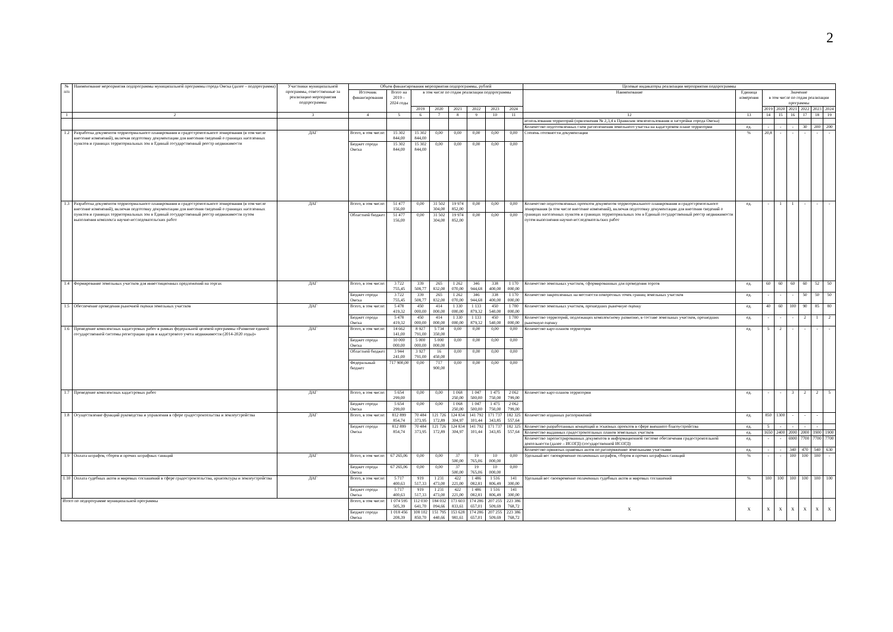2
| № п/п | Наименование мероприятия подпрограммы муниципальной программы города Омска (далее – подпрограмма) | Участники муниципальной программы, ответственные за реализацию мероприятия подпрограммы | Объем финансирования мероприятия подпрограммы, рублей | | | | | | | | Целевые индикаторы реализации мероприятия подпрограммы | | | | | | | |
| --- | --- | --- | --- | --- | --- | --- | --- | --- | --- | --- | --- | --- | --- | --- | --- | --- | --- | --- |
| | | | Источник финансирования | Всего на 2019 – 2024 годы | в том числе по годам реализации подпрограммы | | | | | | Наименование | Единица измерения | Значение в том числе по годам реализации программы | | | | | |
| | | | | | 2019 | 2020 | 2021 | 2022 | 2023 | 2024 | | | 2019 | 2020 | 2021 | 2022 | 2023 | 2024 |
| 1 | 2 | 3 | 4 | 5 | 6 | 7 | 8 | 9 | 10 | 11 | 12 | 13 | 14 | 15 | 16 | 17 | 18 | 19 |
| | | | | | | | | | | | использования территорий (приложения № 2,3,4 к Правилам землепользования и застройки города Омска) | | | | | | | |
| | | | | | | | | | | | Количество подготовленных схем расположения земельного участка на кадастровом плане территории | ед. | - | - | - | 30 | 200 | 200 |
| 1.2 | Разработка документов территориального планирования и градостроительного зонирования (в том числе внесение изменений), включая подготовку документации для внесения сведений о границах населенных пунктов и границах территориальных зон в Единый государственный реестр недвижимости | ДАГ | Всего, в том числе: | 15 302 844,00 | 15 302 844,00 | 0,00 | 0,00 | 0,00 | 0,00 | 0,00 | Степень готовности документации | % | 20,8 | - | - | - | - | - |
| | | | Бюджет города Омска | 15 302 844,00 | 15 302 844,00 | 0,00 | 0,00 | 0,00 | 0,00 | 0,00 | | | | | | | | |
| 1.3 | Разработка документов территориального планирования и градостроительного зонирования (в том числе внесение изменений), включая подготовку документации для внесения сведений о границах населенных пунктов и границах территориальных зон в Единый государственный реестр недвижимости путем выполнения комплекса научно-исследовательских работ | ДАГ | Всего, в том числе: | 51 477 156,00 | 0,00 | 31 502 304,00 | 19 974 852,00 | 0,00 | 0,00 | 0,00 | Количество подготовленных проектов документов территориального планирования и градостроительного зонирования (в том числе внесение изменений), включая подготовку документации для внесения сведений о границах населенных пунктов и границах территориальных зон в Единый государственный реестр недвижимости путем выполнения научно-исследовательских работ | ед. | - | 1 | 1 | - | - | - |
| | | | Областной бюджет | 51 477 156,00 | 0,00 | 31 502 304,00 | 19 974 852,00 | 0,00 | 0,00 | 0,00 | | | | | | | | |
| 1.4 | Формирование земельных участков для инвестиционных предложений на торгах | ДАГ | Всего, в том числе: | 3 722 755,45 | 339 508,77 | 265 832,00 | 1 262 070,00 | 346 944,68 | 338 400,00 | 1 170 000,00 | Количество земельных участков, сформированных для проведения торгов | ед. | 60 | 60 | 60 | 60 | 52 | 50 |
| | | | Бюджет города Омска | 3 722 755,45 | 339 508,77 | 265 832,00 | 1 262 070,00 | 346 944,68 | 338 400,00 | 1 170 000,00 | | | | | | | | |
| | | | | | | | | | | | Количество закрепленных на местности поворотных точек границ земельных участков | ед. | - | - | - | 50 | 50 | 50 |
| 1.5 | Обеспечение проведения рыночной оценки земельных участков | ДАГ | Всего, в том числе: | 5 478 419,32 | 450 000,00 | 414 000,00 | 1 330 000,00 | 1 133 879,32 | 450 540,00 | 1 700 000,00 | Количество земельных участков, прошедших рыночную оценку | ед. | 40 | 60 | 100 | 90 | 85 | 80 |
| | | | Бюджет города Омска | 5 478 419,32 | 450 000,00 | 414 000,00 | 1 330 000,00 | 1 133 879,32 | 450 540,00 | 1 700 000,00 | Количество территорий, подлежащих комплексному развитию, в составе земельных участков, прошедших рыночную оценку | ед. | - | - | - | 2 | 1 | 2 |
| 1.6 | Проведение комплексных кадастровых работ в рамках федеральной целевой программы «Развитие единой государственной системы регистрации прав и кадастрового учета недвижимости (2014-2020 годы)» | ДАГ | Всего, в том числе: | 14 662 141,00 | 8 927 791,00 | 5 734 350,00 | 0,00 | 0,00 | 0,00 | 0,00 | Количество карт-планов территории | ед. | 5 | 2 | - | - | - | - |
| | | | Бюджет города Омска | 10 000 000,00 | 5 000 000,00 | 5 000 000,00 | 0,00 | 0,00 | 0,00 | 0,00 | | | | | | | | |
| | | | Областной бюджет | 3 944 241,00 | 3 927 791,00 | 16 450,00 | 0,00 | 0,00 | 0,00 | 0,00 | | | | | | | | |
| | | | Федеральный бюджет | 717 900,00 | 0,00 | 717 900,00 | 0,00 | 0,00 | 0,00 | 0,00 | | | | | | | | |
| 1.7 | Проведение комплексных кадастровых работ | ДАГ | Всего, в том числе: | 5 654 299,00 | 0,00 | 0,00 | 1 068 250,00 | 1 047 500,00 | 1 475 750,00 | 2 062 799,00 | Количество карт-планов территории | ед. | - | - | 3 | 2 | 2 | 5 |
| | | | Бюджет города Омска | 5 654 299,00 | 0,00 | 0,00 | 1 068 250,00 | 1 047 500,00 | 1 475 750,00 | 2 062 799,00 | | | | | | | | |
| 1.8 | Осуществление функций руководства и управления в сфере градостроительства и землеустройства | ДАГ | Всего, в том числе: | 812 899 854,74 | 70 484 373,95 | 121 726 172,89 | 124 834 304,97 | 141 792 101,44 | 171 737 343,85 | 182 325 557,64 | Количество изданных распоряжений | ед. | 850 | 1300 | - | - | - | |
| | | | Бюджет города Омска | 812 899 854,74 | 70 484 373,95 | 121 726 172,89 | 124 834 304,97 | 141 792 101,44 | 171 737 343,85 | 182 325 557,64 | Количество разработанных концепций и эскизных проектов в сфере внешнего благоустройства | ед. | 5 | - | - | - | - | |
| | | | | | | | | | | | Количество выданных градостроительных планов земельных участков | ед. | 1650 | 2400 | 2000 | 2000 | 1900 | 1900 |
| | | | | | | | | | | | Количество зарегистрированных документов в информационной системе обеспечения градостроительной деятельности (далее – ИСОГД) (государственной ИСОГД) | ед. | - | - | 6900 | 7700 | 7700 | 7700 |
| | | | | | | | | | | | Количество принятых правовых актов по распоряжению земельными участками | ед. | - | - | 340 | 470 | 540 | 630 |
| 1.9 | Оплата штрафов, сборов и прочих штрафных санкций | ДАГ | Всего, в том числе: | 67 265,06 | 0,00 | 0,00 | 37 500,00 | 19 765,06 | 10 000,00 | 0,00 | Удельный вес своевременно оплаченных штрафов, сборов и прочих штрафных санкций | % | - | - | 100 | 100 | 100 | - |
| | | | Бюджет города Омска | 67 265,06 | 0,00 | 0,00 | 37 500,00 | 19 765,06 | 10 000,00 | 0,00 | | | | | | | | |
| 1.10 | Оплата судебных актов и мировых соглашений в сфере градостроительства, архитектуры и землеустройства | ДАГ | Всего, в том числе: | 5 717 400,63 | 919 517,33 | 1 231 473,00 | 422 221,00 | 1 486 082,81 | 1 516 806,49 | 141 300,00 | Удельный вес своевременно оплаченных судебных актов и мировых соглашений | % | 100 | 100 | 100 | 100 | 100 | 100 |
| | | | Бюджет города Омска | 5 717 400,63 | 919 517,33 | 1 231 473,00 | 422 221,00 | 1 486 082,81 | 1 516 806,49 | 141 300,00 | | | | | | | | |
| Итого по подпрограмме муниципальной программы | | | Всего, в том числе: | 1 074 595 505,39 | 112 030 641,70 | 184 032 094,66 | 173 603 833,61 | 174 286 657,01 | 207 255 509,69 | 223 386 768,72 | Х | Х | Х | Х | Х | Х | Х | Х |
| | | | Бюджет города Омска | 1 018 456 208,39 | 108 102 850,70 | 151 795 440,66 | 153 628 981,61 | 174 286 657,01 | 207 255 509,69 | 223 386 768,72 | | | | | | | | |